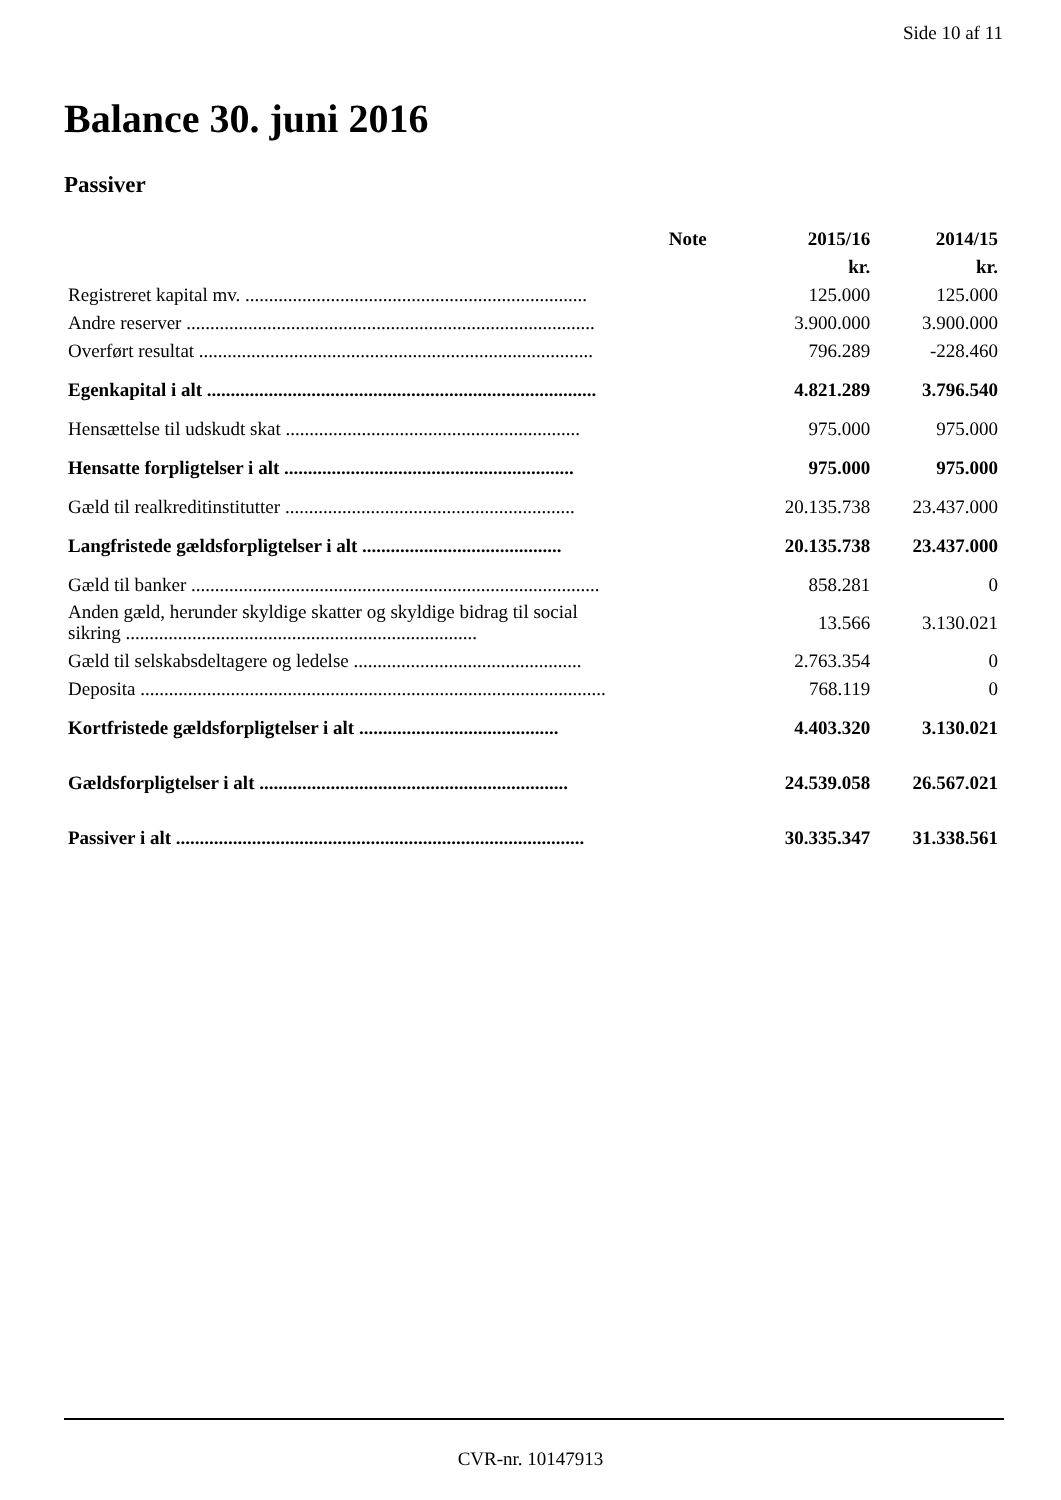Side 10 af 11
Balance 30. juni 2016
Passiver
| | Note | 2015/16 | 2014/15 |
| --- | --- | --- | --- |
| | | kr. | kr. |
| Registreret kapital mv. ........................................................................ | | 125.000 | 125.000 |
| Andre reserver ...................................................................................... | | 3.900.000 | 3.900.000 |
| Overført resultat ................................................................................... | | 796.289 | -228.460 |
| Egenkapital i alt .................................................................................. | | 4.821.289 | 3.796.540 |
| Hensættelse til udskudt skat .............................................................. | | 975.000 | 975.000 |
| Hensatte forpligtelser i alt ............................................................. | | 975.000 | 975.000 |
| Gæld til realkreditinstitutter ............................................................. | | 20.135.738 | 23.437.000 |
| Langfristede gældsforpligtelser i alt .......................................... | | 20.135.738 | 23.437.000 |
| Gæld til banker ...................................................................................... | | 858.281 | 0 |
| Anden gæld, herunder skyldige skatter og skyldige bidrag til social sikring .......................................................................... | | 13.566 | 3.130.021 |
| Gæld til selskabsdeltagere og ledelse ................................................ | | 2.763.354 | 0 |
| Deposita .................................................................................................. | | 768.119 | 0 |
| Kortfristede gældsforpligtelser i alt .......................................... | | 4.403.320 | 3.130.021 |
| Gældsforpligtelser i alt ................................................................. | | 24.539.058 | 26.567.021 |
| Passiver i alt ...................................................................................... | | 30.335.347 | 31.338.561 |
CVR-nr. 10147913